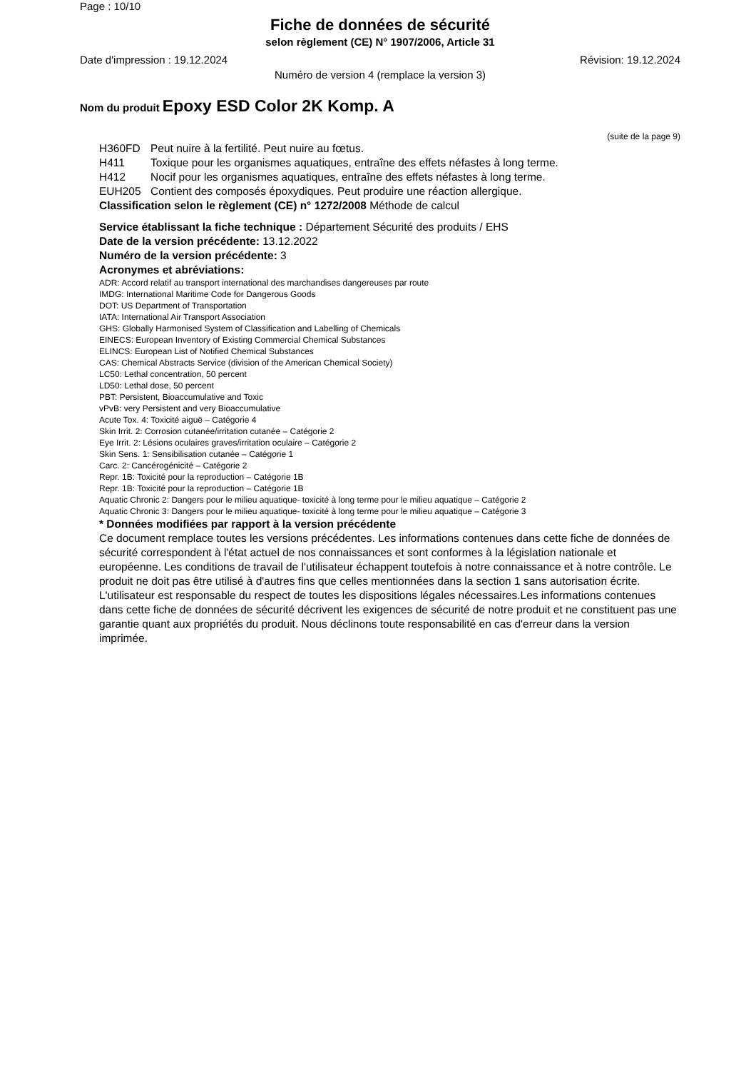Page : 10/10
Fiche de données de sécurité
selon règlement (CE) N° 1907/2006, Article 31
Date d'impression : 19.12.2024 Révision: 19.12.2024
Numéro de version 4 (remplace la version 3)
Nom du produit Epoxy ESD Color 2K Komp. A
(suite de la page 9)
H360FD Peut nuire à la fertilité. Peut nuire au fœtus.
H411 Toxique pour les organismes aquatiques, entraîne des effets néfastes à long terme.
H412 Nocif pour les organismes aquatiques, entraîne des effets néfastes à long terme.
EUH205 Contient des composés époxydiques. Peut produire une réaction allergique.
Classification selon le règlement (CE) n° 1272/2008 Méthode de calcul
Service établissant la fiche technique : Département Sécurité des produits / EHS
Date de la version précédente: 13.12.2022
Numéro de la version précédente: 3
Acronymes et abréviations:
ADR: Accord relatif au transport international des marchandises dangereuses par route
IMDG: International Maritime Code for Dangerous Goods
DOT: US Department of Transportation
IATA: International Air Transport Association
GHS: Globally Harmonised System of Classification and Labelling of Chemicals
EINECS: European Inventory of Existing Commercial Chemical Substances
ELINCS: European List of Notified Chemical Substances
CAS: Chemical Abstracts Service (division of the American Chemical Society)
LC50: Lethal concentration, 50 percent
LD50: Lethal dose, 50 percent
PBT: Persistent, Bioaccumulative and Toxic
vPvB: very Persistent and very Bioaccumulative
Acute Tox. 4: Toxicité aiguë – Catégorie 4
Skin Irrit. 2: Corrosion cutanée/irritation cutanée – Catégorie 2
Eye Irrit. 2: Lésions oculaires graves/irritation oculaire – Catégorie 2
Skin Sens. 1: Sensibilisation cutanée – Catégorie 1
Carc. 2: Cancérogénicité – Catégorie 2
Repr. 1B: Toxicité pour la reproduction – Catégorie 1B
Repr. 1B: Toxicité pour la reproduction – Catégorie 1B
Aquatic Chronic 2: Dangers pour le milieu aquatique- toxicité à long terme pour le milieu aquatique – Catégorie 2
Aquatic Chronic 3: Dangers pour le milieu aquatique- toxicité à long terme pour le milieu aquatique – Catégorie 3
* Données modifiées par rapport à la version précédente
Ce document remplace toutes les versions précédentes. Les informations contenues dans cette fiche de données de sécurité correspondent à l'état actuel de nos connaissances et sont conformes à la législation nationale et européenne. Les conditions de travail de l'utilisateur échappent toutefois à notre connaissance et à notre contrôle. Le produit ne doit pas être utilisé à d'autres fins que celles mentionnées dans la section 1 sans autorisation écrite. L'utilisateur est responsable du respect de toutes les dispositions légales nécessaires.Les informations contenues dans cette fiche de données de sécurité décrivent les exigences de sécurité de notre produit et ne constituent pas une garantie quant aux propriétés du produit. Nous déclinons toute responsabilité en cas d'erreur dans la version imprimée.